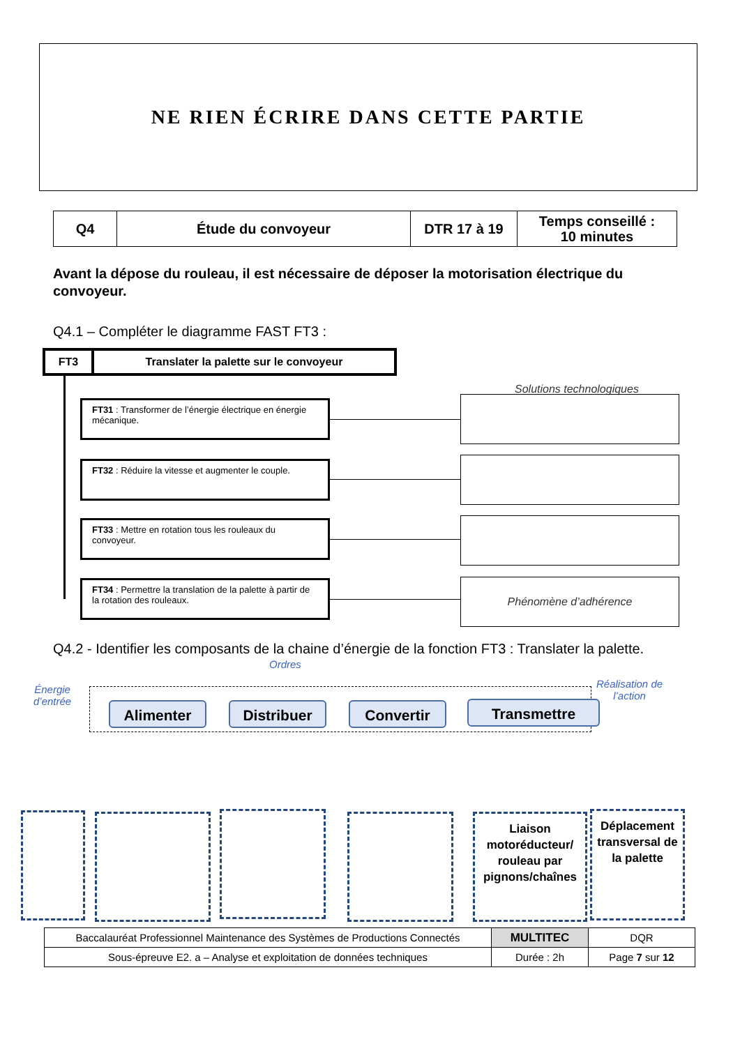NE RIEN ÉCRIRE DANS CETTE PARTIE
| Q4 | Étude du convoyeur | DTR 17 à 19 | Temps conseillé : 10 minutes |
Avant la dépose du rouleau, il est nécessaire de déposer la motorisation électrique du convoyeur.
Q4.1 – Compléter le diagramme FAST FT3 :
FT3 Translater la palette sur le convoyeur
Solutions technologiques
FT31 : Transformer de l’énergie électrique en énergie mécanique.
FT32 : Réduire la vitesse et augmenter le couple.
FT33 : Mettre en rotation tous les rouleaux du convoyeur.
FT34 : Permettre la translation de la palette à partir de la rotation des rouleaux.
Phénomène d’adhérence
Q4.2 - Identifier les composants de la chaine d’énergie de la fonction FT3 : Translater la palette.
Ordres
Énergie
d’entrée
Réalisation de
l’action
Alimenter Distribuer Convertir Transmettre
Liaison motoréducteur/ rouleau par pignons/chaînes
Déplacement transversal de la palette
| Baccalauréat Professionnel Maintenance des Systèmes de Productions Connectés | MULTITEC | DQR |
| Sous-épreuve E2. a – Analyse et exploitation de données techniques | Durée : 2h | Page 7 sur 12 |